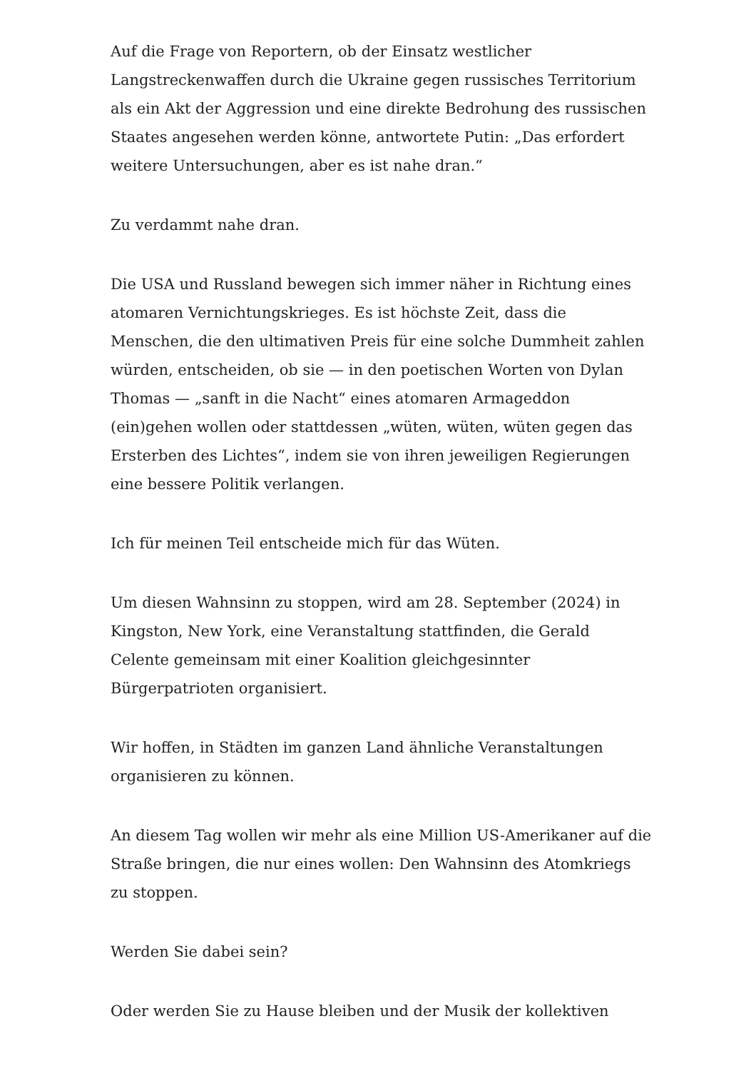Auf die Frage von Reportern, ob der Einsatz westlicher Langstreckenwaffen durch die Ukraine gegen russisches Territorium als ein Akt der Aggression und eine direkte Bedrohung des russischen Staates angesehen werden könne, antwortete Putin: „Das erfordert weitere Untersuchungen, aber es ist nahe dran.“
Zu verdammt nahe dran.
Die USA und Russland bewegen sich immer näher in Richtung eines atomaren Vernichtungskrieges. Es ist höchste Zeit, dass die Menschen, die den ultimativen Preis für eine solche Dummheit zahlen würden, entscheiden, ob sie — in den poetischen Worten von Dylan Thomas — „sanft in die Nacht“ eines atomaren Armageddon (ein)gehen wollen oder stattdessen „wüten, wüten, wüten gegen das Ersterben des Lichtes“, indem sie von ihren jeweiligen Regierungen eine bessere Politik verlangen.
Ich für meinen Teil entscheide mich für das Wüten.
Um diesen Wahnsinn zu stoppen, wird am 28. September (2024) in Kingston, New York, eine Veranstaltung stattfinden, die Gerald Celente gemeinsam mit einer Koalition gleichgesinnter Bürgerpatrioten organisiert.
Wir hoffen, in Städten im ganzen Land ähnliche Veranstaltungen organisieren zu können.
An diesem Tag wollen wir mehr als eine Million US-Amerikaner auf die Straße bringen, die nur eines wollen: Den Wahnsinn des Atomkriegs zu stoppen.
Werden Sie dabei sein?
Oder werden Sie zu Hause bleiben und der Musik der kollektiven